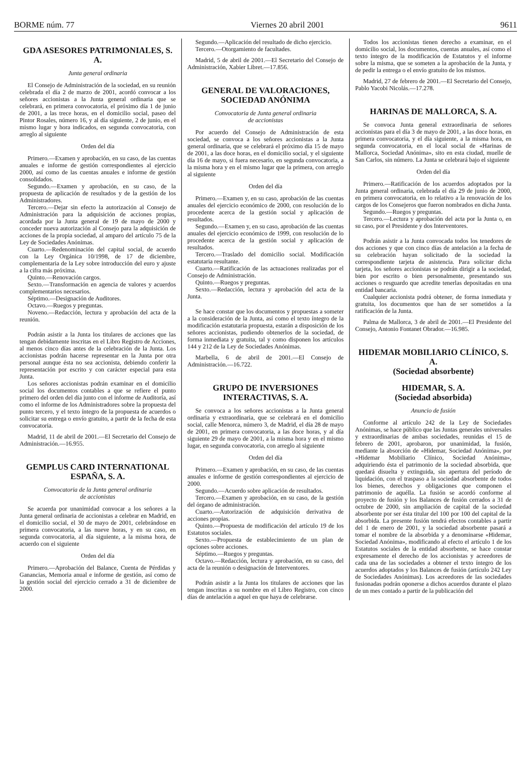BORME núm. 77 Viernes 20 abril 2001 9611
GDA ASESORES PATRIMONIALES, S. A.
Junta general ordinaria
El Consejo de Administración de la sociedad, en su reunión celebrada el día 2 de marzo de 2001, acordó convocar a los señores accionistas a la Junta general ordinaria que se celebrará, en primera convocatoria, el próximo día 1 de junio de 2001, a las trece horas, en el domicilio social, paseo del Pintor Rosales, número 16, y al día siguiente, 2 de junio, en el mismo lugar y hora indicados, en segunda convocatoria, con arreglo al siguiente
Orden del día
Primero.—Examen y aprobación, en su caso, de las cuentas anuales e informe de gestión correspondientes al ejercicio 2000, así como de las cuentas anuales e informe de gestión consolidados.
Segundo.—Examen y aprobación, en su caso, de la propuesta de aplicación de resultados y de la gestión de los Administradores.
Tercero.—Dejar sin efecto la autorización al Consejo de Administración para la adquisición de acciones propias, acordada por la Junta general de 19 de mayo de 2000 y conceder nueva autorización al Consejo para la adquisición de acciones de la propia sociedad, al amparo del artículo 75 de la Ley de Sociedades Anónimas.
Cuarto.—Redenominación del capital social, de acuerdo con la Ley Orgánica 10/1998, de 17 de diciembre, complementaria de la Ley sobre introducción del euro y ajuste a la cifra más próxima.
Quinto.—Renovación cargos.
Sexto.—Transformación en agencia de valores y acuerdos complementarios necesarios.
Séptimo.—Designación de Auditores.
Octavo.—Ruegos y preguntas.
Noveno.—Redacción, lectura y aprobación del acta de la reunión.
Podrán asistir a la Junta los titulares de acciones que las tengan debidamente inscritas en el Libro Registro de Acciones, al menos cinco días antes de la celebración de la Junta. Los accionistas podrán hacerse representar en la Junta por otra personal aunque ésta no sea accionista, debiendo conferir la representación por escrito y con carácter especial para esta Junta.
Los señores accionistas podrán examinar en el domicilio social los documentos contables a que se refiere el punto primero del orden del día junto con el informe de Auditoría, así como el informe de los Administradores sobre la propuesta del punto tercero, y el texto íntegro de la propuesta de acuerdos o solicitar su entrega o envío gratuito, a partir de la fecha de esta convocatoria.
Madrid, 11 de abril de 2001.—El Secretario del Consejo de Administración.—16.955.
GEMPLUS CARD INTERNATIONAL ESPAÑA, S. A.
Convocatoria de la Junta general ordinaria
de accionistas
Se acuerda por unanimidad convocar a los señores a la Junta general ordinaria de accionistas a celebrar en Madrid, en el domicilio social, el 30 de mayo de 2001, celebrándose en primera convocatoria, a las nueve horas, y en su caso, en segunda convocatoria, al día siguiente, a la misma hora, de acuerdo con el siguiente
Orden del día
Primero.—Aprobación del Balance, Cuenta de Pérdidas y Ganancias, Memoria anual e informe de gestión, así como de la gestión social del ejercicio cerrado a 31 de diciembre de 2000.
Segundo.—Aplicación del resultado de dicho ejercicio.
Tercero.—Otorgamiento de facultades.
Madrid, 5 de abril de 2001.—El Secretario del Consejo de Administración, Xabier Libret.—17.856.
GENERAL DE VALORACIONES, SOCIEDAD ANÓNIMA
Convocatoria de Junta general ordinaria
de accionistas
Por acuerdo del Consejo de Administración de esta sociedad, se convoca a los señores accionistas a la Junta general ordinaria, que se celebrará el próximo día 15 de mayo de 2001, a las doce horas, en el domicilio social, y el siguiente día 16 de mayo, si fuera necesario, en segunda convocatoria, a la misma hora y en el mismo lugar que la primera, con arreglo al siguiente
Orden del día
Primero.—Examen y, en su caso, aprobación de las cuentas anuales del ejercicio económico de 2000, con resolución de lo procedente acerca de la gestión social y aplicación de resultados.
Segundo.—Examen y, en su caso, aprobación de las cuentas anuales del ejercicio económico de 1999, con resolución de lo procedente acerca de la gestión social y aplicación de resultados.
Tercero.—Traslado del domicilio social. Modificación estatutaria resultante.
Cuarto.—Ratificación de las actuaciones realizadas por el Consejo de Administración.
Quinto.—Ruegos y preguntas.
Sexto.—Redacción, lectura y aprobación del acta de la Junta.
Se hace constar que los documentos y propuestas a someter a la consideración de la Junta, así como el texto íntegro de la modificación estatutaria propuesta, estarán a disposición de los señores accionistas, pudiendo obtenerlos de la sociedad, de forma inmediata y gratuita, tal y como disponen los artículos 144 y 212 de la Ley de Sociedades Anónimas.
Marbella, 6 de abril de 2001.—El Consejo de Administración.—16.722.
GRUPO DE INVERSIONES INTERACTIVAS, S. A.
Se convoca a los señores accionistas a la Junta general ordinaria y extraordinaria, que se celebrará en el domicilio social, calle Menorca, número 3, de Madrid, el día 28 de mayo de 2001, en primera convocatoria, a las doce horas, y al día siguiente 29 de mayo de 2001, a la misma hora y en el mismo lugar, en segunda convocatoria, con arreglo al siguiente
Orden del día
Primero.—Examen y aprobación, en su caso, de las cuentas anuales e informe de gestión correspondientes al ejercicio de 2000.
Segundo.—Acuerdo sobre aplicación de resultados.
Tercero.—Examen y aprobación, en su caso, de la gestión del órgano de administración.
Cuarto.—Autorización de adquisición derivativa de acciones propias.
Quinto.—Propuesta de modificación del artículo 19 de los Estatutos sociales.
Sexto.—Propuesta de establecimiento de un plan de opciones sobre acciones.
Séptimo.—Ruegos y preguntas.
Octavo.—Redacción, lectura y aprobación, en su caso, del acta de la reunión o designación de Interventores.
Podrán asistir a la Junta los titulares de acciones que las tengan inscritas a su nombre en el Libro Registro, con cinco días de antelación a aquel en que haya de celebrarse.
Todos los accionistas tienen derecho a examinar, en el domicilio social, los documentos, cuentas anuales, así como el texto íntegro de la modificación de Estatutos y el informe sobre la misma, que se someten a la aprobación de la Junta, y de pedir la entrega o el envío gratuito de los mismos.
Madrid, 27 de febrero de 2001.—El Secretario del Consejo, Pablo Yacobi Nicolás.—17.278.
HARINAS DE MALLORCA, S. A.
Se convoca Junta general extraordinaria de señores accionistas para el día 3 de mayo de 2001, a las doce horas, en primera convocatoria, y el día siguiente, a la misma hora, en segunda convocatoria, en el local social de «Harinas de Mallorca, Sociedad Anónima», sito en esta ciudad, muelle de San Carlos, sin número. La Junta se celebrará bajo el siguiente
Orden del día
Primero.—Ratificación de los acuerdos adoptados por la Junta general ordinaria, celebrada el día 29 de junio de 2000, en primera convocatoria, en lo relativo a la renovación de los cargos de los Consejeros que fueron nombrados en dicha Junta.
Segundo.—Ruegos y preguntas.
Tercero.—Lectura y aprobación del acta por la Junta o, en su caso, por el Presidente y dos Interventores.
Podrán asistir a la Junta convocada todos los tenedores de dos acciones y que con cinco días de antelación a la fecha de su celebración hayan solicitado de la sociedad la correspondiente tarjeta de asistencia. Para solicitar dicha tarjeta, los señores accionistas se podrán dirigir a la sociedad, bien por escrito o bien personalmente, presentando sus acciones o resguardo que acredite tenerlas depositadas en una entidad bancaria.
Cualquier accionista podrá obtener, de forma inmediata y gratuita, los documentos que han de ser sometidos a la ratificación de la Junta.
Palma de Mallorca, 3 de abril de 2001.—El Presidente del Consejo, Antonio Fontanet Obrador.—16.985.
HIDEMAR MOBILIARIO CLÍNICO, S. A.
(Sociedad absorbente)
HIDEMAR, S. A.
(Sociedad absorbida)
Anuncio de fusión
Conforme al artículo 242 de la Ley de Sociedades Anónimas, se hace público que las Juntas generales universales y extraordinarias de ambas sociedades, reunidas el 15 de febrero de 2001, aprobaron, por unanimidad, la fusión, mediante la absorción de «Hidemar, Sociedad Anónima», por «Hidemar Mobiliario Clínico, Sociedad Anónima», adquiriendo ésta el patrimonio de la sociedad absorbida, que quedará disuelta y extinguida, sin apertura del período de liquidación, con el traspaso a la sociedad absorbente de todos los bienes, derechos y obligaciones que componen el patrimonio de aquélla. La fusión se acordó conforme al proyecto de fusión y los Balances de fusión cerrados a 31 de octubre de 2000, sin ampliación de capital de la sociedad absorbente por ser ésta titular del 100 por 100 del capital de la absorbida. La presente fusión tendrá efectos contables a partir del 1 de enero de 2001, y la sociedad absorbente pasará a tomar el nombre de la absorbida y a denominarse «Hidemar, Sociedad Anónima», modificando al efecto el artículo 1 de los Estatutos sociales de la entidad absorbente, se hace constar expresamente el derecho de los accionistas y acreedores de cada una de las sociedades a obtener el texto íntegro de los acuerdos adoptados y los Balances de fusión (artículo 242 Ley de Sociedades Anónimas). Los acreedores de las sociedades fusionadas podrán oponerse a dichos acuerdos durante el plazo de un mes contado a partir de la publicación del